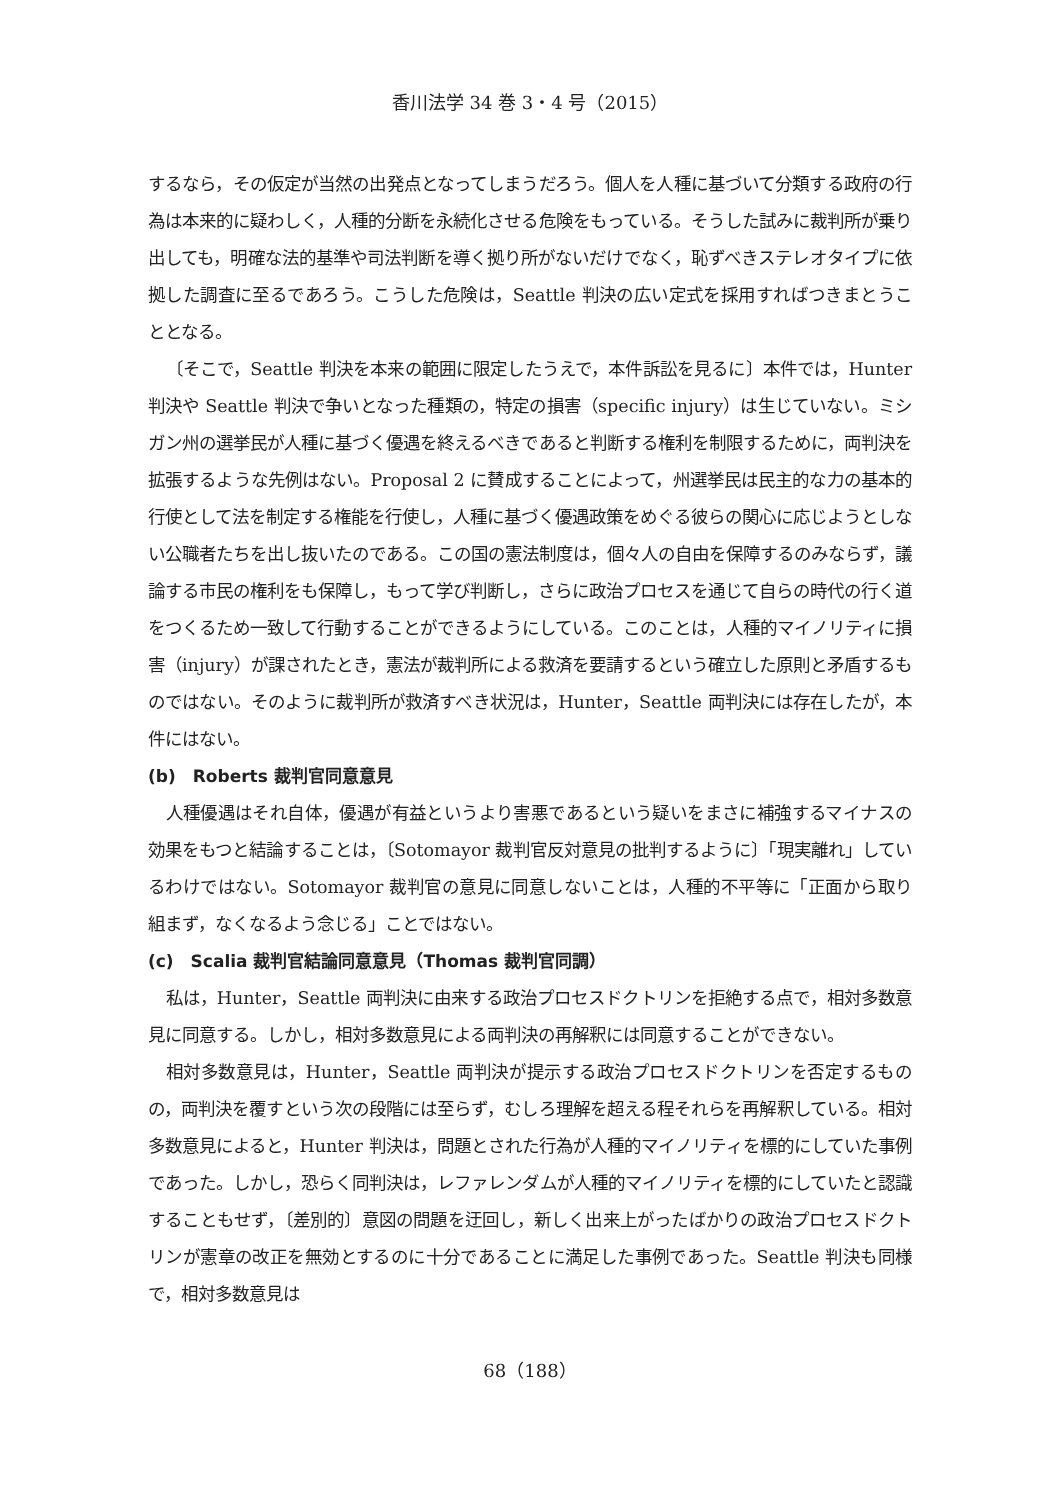香川法学 34 巻 3・4 号（2015）
するなら，その仮定が当然の出発点となってしまうだろう。個人を人種に基づいて分類する政府の行為は本来的に疑わしく，人種的分断を永続化させる危険をもっている。そうした試みに裁判所が乗り出しても，明確な法的基準や司法判断を導く拠り所がないだけでなく，恥ずべきステレオタイプに依拠した調査に至るであろう。こうした危険は，Seattle 判決の広い定式を採用すればつきまとうこととなる。
〔そこで，Seattle 判決を本来の範囲に限定したうえで，本件訴訟を見るに〕本件では，Hunter 判決や Seattle 判決で争いとなった種類の，特定の損害（specific injury）は生じていない。ミシガン州の選挙民が人種に基づく優遇を終えるべきであると判断する権利を制限するために，両判決を拡張するような先例はない。Proposal 2 に賛成することによって，州選挙民は民主的な力の基本的行使として法を制定する権能を行使し，人種に基づく優遇政策をめぐる彼らの関心に応じようとしない公職者たちを出し抜いたのである。この国の憲法制度は，個々人の自由を保障するのみならず，議論する市民の権利をも保障し，もって学び判断し，さらに政治プロセスを通じて自らの時代の行く道をつくるため一致して行動することができるようにしている。このことは，人種的マイノリティに損害（injury）が課されたとき，憲法が裁判所による救済を要請するという確立した原則と矛盾するものではない。そのように裁判所が救済すべき状況は，Hunter，Seattle 両判決には存在したが，本件にはない。
(b)　Roberts 裁判官同意意見
人種優遇はそれ自体，優遇が有益というより害悪であるという疑いをまさに補強するマイナスの効果をもつと結論することは，〔Sotomayor 裁判官反対意見の批判するように〕「現実離れ」しているわけではない。Sotomayor 裁判官の意見に同意しないことは，人種的不平等に「正面から取り組まず，なくなるよう念じる」ことではない。
(c)　Scalia 裁判官結論同意意見（Thomas 裁判官同調）
私は，Hunter，Seattle 両判決に由来する政治プロセスドクトリンを拒絶する点で，相対多数意見に同意する。しかし，相対多数意見による両判決の再解釈には同意することができない。
相対多数意見は，Hunter，Seattle 両判決が提示する政治プロセスドクトリンを否定するものの，両判決を覆すという次の段階には至らず，むしろ理解を超える程それらを再解釈している。相対多数意見によると，Hunter 判決は，問題とされた行為が人種的マイノリティを標的にしていた事例であった。しかし，恐らく同判決は，レファレンダムが人種的マイノリティを標的にしていたと認識することもせず，〔差別的〕意図の問題を迂回し，新しく出来上がったばかりの政治プロセスドクトリンが憲章の改正を無効とするのに十分であることに満足した事例であった。Seattle 判決も同様で，相対多数意見は
68（188）